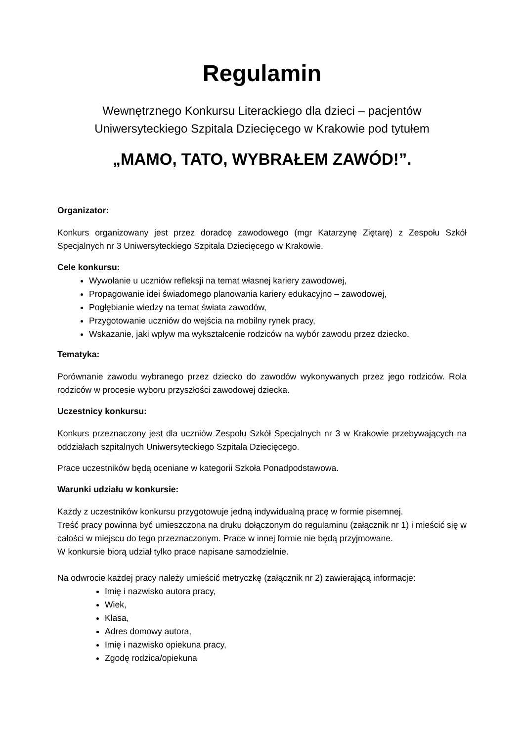Regulamin
Wewnętrznego Konkursu Literackiego dla dzieci – pacjentów
Uniwersyteckiego Szpitala Dziecięcego w Krakowie pod tytułem
„MAMO, TATO, WYBRAŁEM ZAWÓD!”.
Organizator:
Konkurs organizowany jest przez doradcę zawodowego (mgr Katarzynę Ziętarę) z Zespołu Szkół Specjalnych nr 3 Uniwersyteckiego Szpitala Dziecięcego w Krakowie.
Cele konkursu:
Wywołanie u uczniów refleksji na temat własnej kariery zawodowej,
Propagowanie idei świadomego planowania kariery edukacyjno – zawodowej,
Pogłębianie wiedzy na temat świata zawodów,
Przygotowanie uczniów do wejścia na mobilny rynek pracy,
Wskazanie, jaki wpływ ma wykształcenie rodziców na wybór zawodu przez dziecko.
Tematyka:
Porównanie zawodu wybranego przez dziecko do zawodów wykonywanych przez jego rodziców. Rola rodziców w procesie wyboru przyszłości zawodowej dziecka.
Uczestnicy konkursu:
Konkurs przeznaczony jest dla uczniów Zespołu Szkół Specjalnych nr 3 w Krakowie przebywających na oddziałach szpitalnych Uniwersyteckiego Szpitala Dziecięcego.
Prace uczestników będą oceniane w kategorii Szkoła Ponadpodstawowa.
Warunki udziału w konkursie:
Każdy z uczestników konkursu przygotowuje jedną indywidualną pracę w formie pisemnej.
Treść pracy powinna być umieszczona na druku dołączonym do regulaminu (załącznik nr 1) i mieścić się w całości w miejscu do tego przeznaczonym. Prace w innej formie nie będą przyjmowane.
W konkursie biorą udział tylko prace napisane samodzielnie.
Na odwrocie każdej pracy należy umieścić metryczkę (załącznik nr 2) zawierającą informacje:
Imię i nazwisko autora pracy,
Wiek,
Klasa,
Adres domowy autora,
Imię i nazwisko opiekuna pracy,
Zgodę rodzica/opiekuna